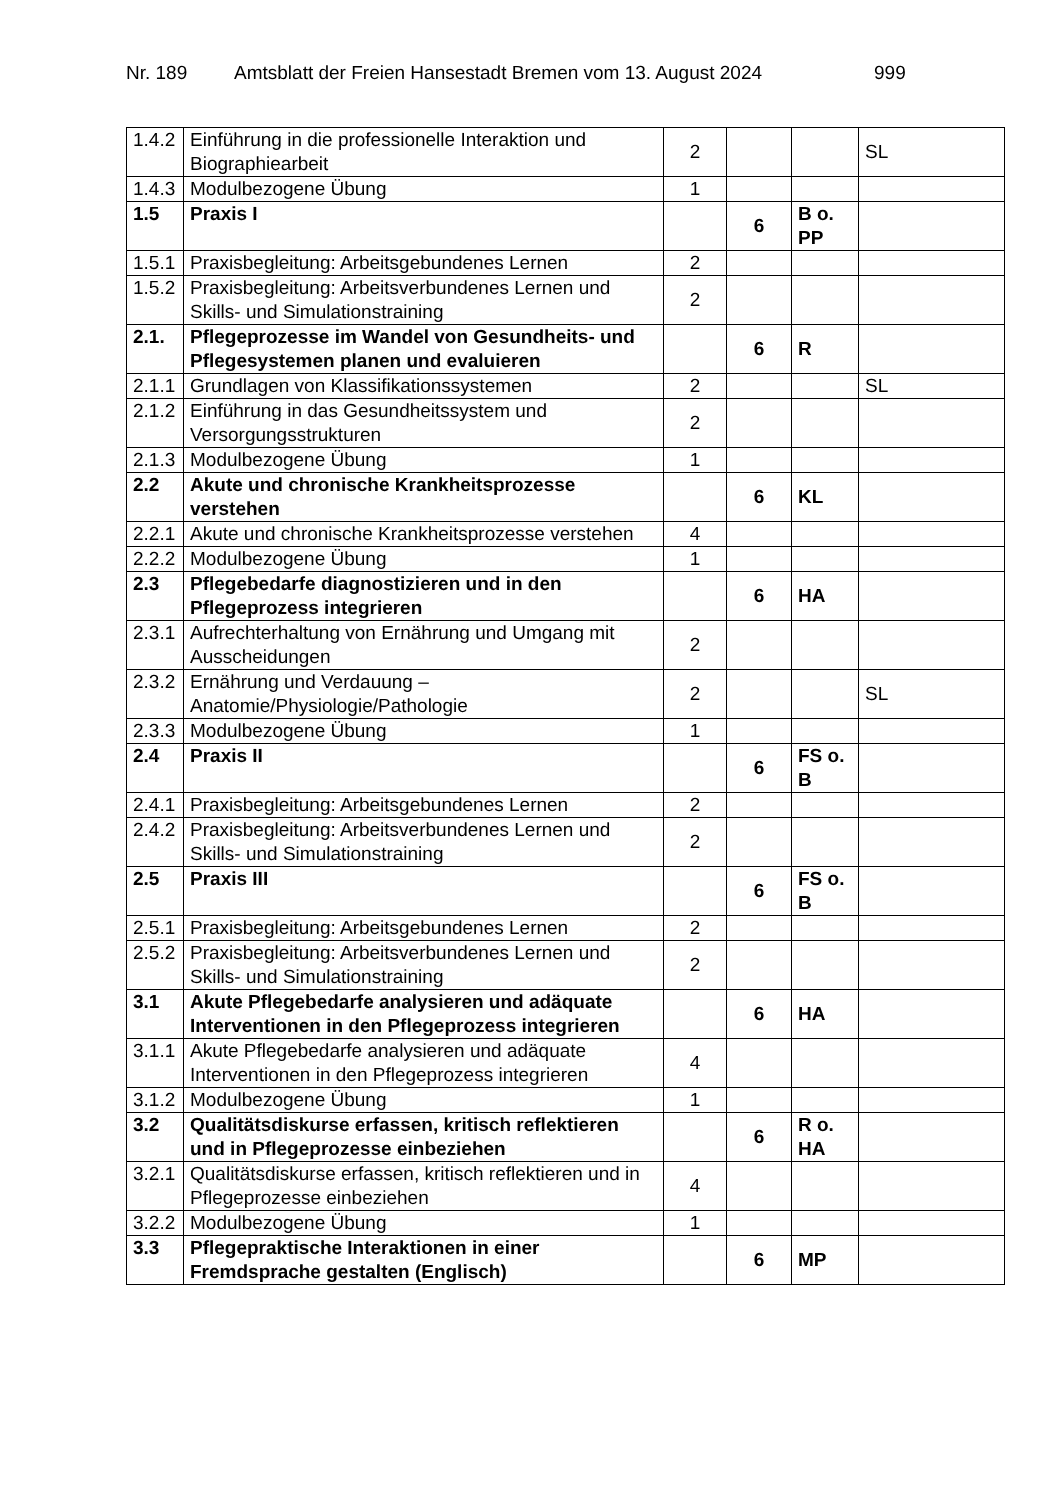Nr. 189 Amtsblatt der Freien Hansestadt Bremen vom 13. August 2024 999
| 1.4.2 | Einführung in die professionelle Interaktion und Biographiearbeit | 2 | | | SL |
| 1.4.3 | Modulbezogene Übung | 1 | | | |
| 1.5 | Praxis I | | 6 | B o. PP | |
| 1.5.1 | Praxisbegleitung: Arbeitsgebundenes Lernen | 2 | | | |
| 1.5.2 | Praxisbegleitung: Arbeitsverbundenes Lernen und Skills- und Simulationstraining | 2 | | | |
| 2.1. | Pflegeprozesse im Wandel von Gesundheits- und Pflegesystemen planen und evaluieren | | 6 | R | |
| 2.1.1 | Grundlagen von Klassifikationssystemen | 2 | | | SL |
| 2.1.2 | Einführung in das Gesundheitssystem und Versorgungsstrukturen | 2 | | | |
| 2.1.3 | Modulbezogene Übung | 1 | | | |
| 2.2 | Akute und chronische Krankheitsprozesse verstehen | | 6 | KL | |
| 2.2.1 | Akute und chronische Krankheitsprozesse verstehen | 4 | | | |
| 2.2.2 | Modulbezogene Übung | 1 | | | |
| 2.3 | Pflegebedarfe diagnostizieren und in den Pflegeprozess integrieren | | 6 | HA | |
| 2.3.1 | Aufrechterhaltung von Ernährung und Umgang mit Ausscheidungen | 2 | | | |
| 2.3.2 | Ernährung und Verdauung – Anatomie/Physiologie/Pathologie | 2 | | | SL |
| 2.3.3 | Modulbezogene Übung | 1 | | | |
| 2.4 | Praxis II | | 6 | FS o. B | |
| 2.4.1 | Praxisbegleitung: Arbeitsgebundenes Lernen | 2 | | | |
| 2.4.2 | Praxisbegleitung: Arbeitsverbundenes Lernen und Skills- und Simulationstraining | 2 | | | |
| 2.5 | Praxis III | | 6 | FS o. B | |
| 2.5.1 | Praxisbegleitung: Arbeitsgebundenes Lernen | 2 | | | |
| 2.5.2 | Praxisbegleitung: Arbeitsverbundenes Lernen und Skills- und Simulationstraining | 2 | | | |
| 3.1 | Akute Pflegebedarfe analysieren und adäquate Interventionen in den Pflegeprozess integrieren | | 6 | HA | |
| 3.1.1 | Akute Pflegebedarfe analysieren und adäquate Interventionen in den Pflegeprozess integrieren | 4 | | | |
| 3.1.2 | Modulbezogene Übung | 1 | | | |
| 3.2 | Qualitätsdiskurse erfassen, kritisch reflektieren und in Pflegeprozesse einbeziehen | | 6 | R o. HA | |
| 3.2.1 | Qualitätsdiskurse erfassen, kritisch reflektieren und in Pflegeprozesse einbeziehen | 4 | | | |
| 3.2.2 | Modulbezogene Übung | 1 | | | |
| 3.3 | Pflegepraktische Interaktionen in einer Fremdsprache gestalten (Englisch) | | 6 | MP | |